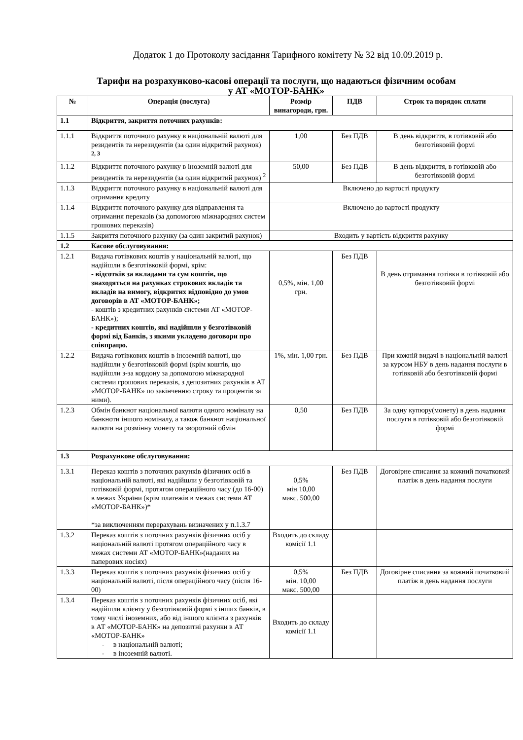Додаток 1 до Протоколу засідання Тарифного комітету № 32 від 10.09.2019 р.
Тарифи на розрахунково-касові операції та послуги, що надаються фізичним особам
у АТ «МОТОР-БАНК»
| № | Операція (послуга) | Розмір винагороди, грн. | ПДВ | Строк та порядок сплати |
| --- | --- | --- | --- | --- |
| 1.1 | Відкриття, закриття поточних рахунків: | | | |
| 1.1.1 | Відкриття поточного рахунку в національній валюті для резидентів та нерезидентів (за один відкритий рахунок) <sup>2, 3</sup> | 1,00 | Без ПДВ | В день відкриття, в готівковій або безготівковій формі |
| 1.1.2 | Відкриття поточного рахунку в іноземній валюті для резидентів та нерезидентів (за один відкритий рахунок) <sup>2</sup> | 50,00 | Без ПДВ | В день відкриття, в готівковій або безготівковій формі |
| 1.1.3 | Відкриття поточного рахунку в національній валюті для отримання кредиту | Включено до вартості продукту | | |
| 1.1.4 | Відкриття поточного рахунку для відправлення та отримання переказів (за допомогою міжнародних систем грошових переказів) | Включено до вартості продукту | | |
| 1.1.5 | Закриття поточного рахунку (за один закритий рахунок) | Входить у вартість відкриття рахунку | | |
| 1.2 | Касове обслуговування: | | | |
| 1.2.1 | Видача готівкових коштів у національній валюті, що надійшли в безготівковій формі, крім: - відсотків за вкладами та сум коштів, що знаходяться на рахунках строкових вкладів та вкладів на вимогу, відкритих відповідно до умов договорів в АТ «МОТОР-БАНК»; - коштів з кредитних рахунків системи АТ «МОТОР-БАНК»); - кредитних коштів, які надійшли у безготівковій формі від Банків, з якими укладено договори про співпрацю. | 0,5%, мін. 1,00 грн. | Без ПДВ | В день отримання готівки в готівковій або безготівковій формі |
| 1.2.2 | Видача готівкових коштів в іноземній валюті, що надійшли у безготівковій формі (крім коштів, що надійшли з-за кордону за допомогою міжнародної системи грошових переказів, з депозитних рахунків в АТ «МОТОР-БАНК» по закінченню строку та процентів за ними). | 1%, мін. 1,00 грн. | Без ПДВ | При кожній видачі в національній валюті за курсом НБУ в день надання послуги в готівковій або безготівковій формі |
| 1.2.3 | Обмін банкнот національної валюти одного номіналу на банкноти іншого номіналу, а також банкнот національної валюти на розмінну монету та зворотний обмін | 0,50 | Без ПДВ | За одну купюру(монету) в день надання послуги в готівковій або безготівковій формі |
| 1.3 | Розрахункове обслуговування: | | | |
| 1.3.1 | Переказ коштів з поточних рахунків фізичних осіб в національній валюті, які надійшли у безготівковій та готівковій формі, протягом операційного часу (до 16-00) в межах України (крім платежів в межах системи АТ «МОТОР-БАНК»)* *за виключенням перерахувань визначених у п.1.3.7 | 0,5% мін 10,00 макс. 500,00 | Без ПДВ | Договірне списання за кожний початковий платіж в день надання послуги |
| 1.3.2 | Переказ коштів з поточних рахунків фізичних осіб у національній валюті протягом операційного часу в межах системи АТ «МОТОР-БАНК»(наданих на паперових носіях) | Входить до складу комісії 1.1 | | |
| 1.3.3 | Переказ коштів з поточних рахунків фізичних осіб у національній валюті, після операційного часу (після 16-00) | 0,5% мін. 10,00 макс. 500,00 | Без ПДВ | Договірне списання за кожний початковий платіж в день надання послуги |
| 1.3.4 | Переказ коштів з поточних рахунків фізичних осіб, які надійшли клієнту у безготівковій формі з інших банків, в тому числі іноземних, або від іншого клієнта з рахунків в АТ «МОТОР-БАНК» на депозитні рахунки в АТ «МОТОР-БАНК» - в національній валюті; - в іноземній валюті. | Входить до складу комісії 1.1 | | |